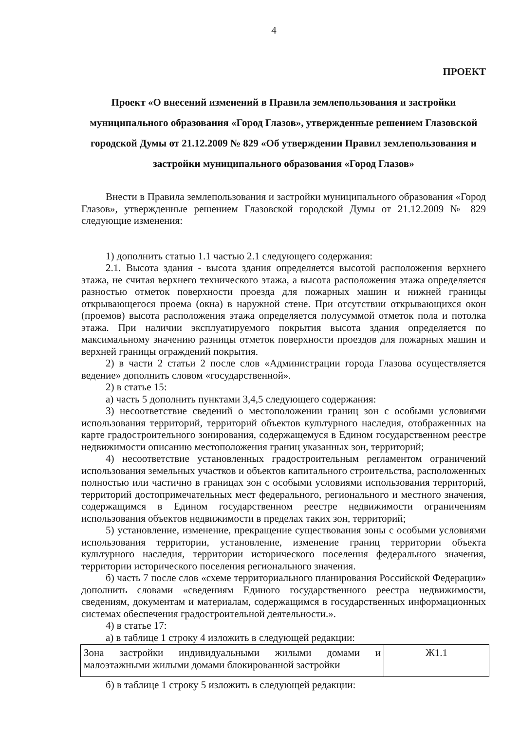4
ПРОЕКТ
Проект «О внесений изменений в Правила землепользования и застройки муниципального образования «Город Глазов», утвержденные решением Глазовской городской Думы от 21.12.2009 № 829 «Об утверждении Правил землепользования и застройки муниципального образования «Город Глазов»
Внести в Правила землепользования и застройки муниципального образования «Город Глазов», утвержденные решением Глазовской городской Думы от 21.12.2009 № 829 следующие изменения:
1) дополнить статью 1.1 частью 2.1 следующего содержания:
2.1. Высота здания - высота здания определяется высотой расположения верхнего этажа, не считая верхнего технического этажа, а высота расположения этажа определяется разностью отметок поверхности проезда для пожарных машин и нижней границы открывающегося проема (окна) в наружной стене. При отсутствии открывающихся окон (проемов) высота расположения этажа определяется полусуммой отметок пола и потолка этажа. При наличии эксплуатируемого покрытия высота здания определяется по максимальному значению разницы отметок поверхности проездов для пожарных машин и верхней границы ограждений покрытия.
2) в части 2 статьи 2 после слов «Администрации города Глазова осуществляется ведение» дополнить словом «государственной».
2) в статье 15:
а) часть 5 дополнить пунктами 3,4,5 следующего содержания:
3) несоответствие сведений о местоположении границ зон с особыми условиями использования территорий, территорий объектов культурного наследия, отображенных на карте градостроительного зонирования, содержащемуся в Едином государственном реестре недвижимости описанию местоположения границ указанных зон, территорий;
4) несоответствие установленных градостроительным регламентом ограничений использования земельных участков и объектов капитального строительства, расположенных полностью или частично в границах зон с особыми условиями использования территорий, территорий достопримечательных мест федерального, регионального и местного значения, содержащимся в Едином государственном реестре недвижимости ограничениям использования объектов недвижимости в пределах таких зон, территорий;
5) установление, изменение, прекращение существования зоны с особыми условиями использования территории, установление, изменение границ территории объекта культурного наследия, территории исторического поселения федерального значения, территории исторического поселения регионального значения.
б) часть 7 после слов «схеме территориального планирования Российской Федерации» дополнить словами «сведениям Единого государственного реестра недвижимости, сведениям, документам и материалам, содержащимся в государственных информационных системах обеспечения градостроительной деятельности.».
4) в статье 17:
а) в таблице 1 строку 4 изложить в следующей редакции:
| Зона застройки индивидуальными жилыми домами и малоэтажными жилыми домами блокированной застройки | Ж1.1 |
б) в таблице 1 строку 5 изложить в следующей редакции: